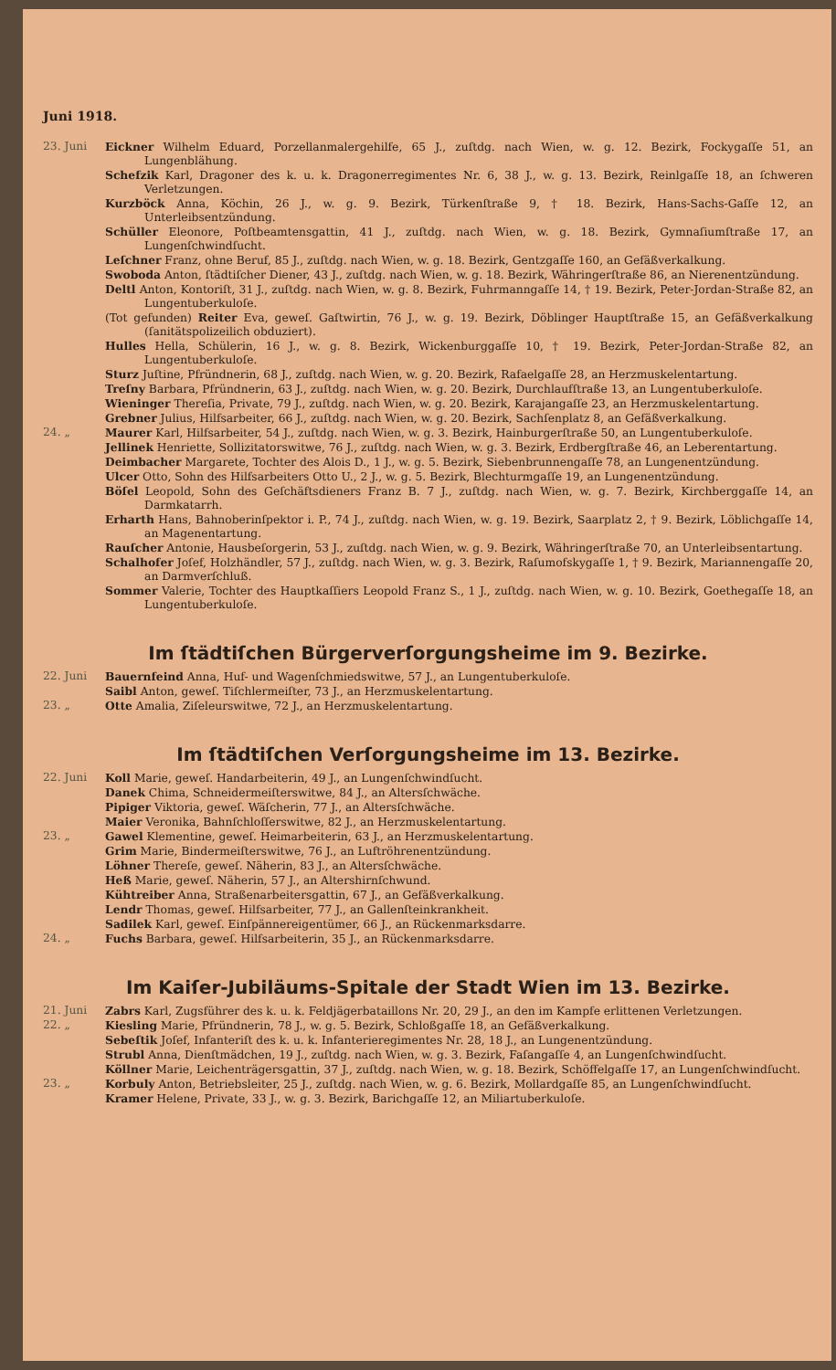Juni 1918.
23. Juni Eickner Wilhelm Eduard, Porzellanmalergehilfe, 65 J., zuſtdg. nach Wien, w. g. 12. Bezirk, Fockygaſſe 51, an Lungenblähung.
Schefzik Karl, Dragoner des k. u. k. Dragonerregimentes Nr. 6, 38 J., w. g. 13. Bezirk, Reinlgaſſe 18, an ſchweren Verletzungen.
Kurzböck Anna, Köchin, 26 J., w. g. 9. Bezirk, Türkenſtraße 9, † 18. Bezirk, Hans-Sachs-Gaſſe 12, an Unterleibsentzündung.
Schüller Eleonore, Poſtbeamtensgattin, 41 J., zuſtdg. nach Wien, w. g. 18. Bezirk, Gymnaſiumſtraße 17, an Lungenſchwindſucht.
Leſchner Franz, ohne Beruf, 85 J., zuſtdg. nach Wien, w. g. 18. Bezirk, Gentzgaſſe 160, an Gefäßverkalkung.
Swoboda Anton, ſtädtiſcher Diener, 43 J., zuſtdg. nach Wien, w. g. 18. Bezirk, Währingerſtraße 86, an Nierenentzündung.
Deltl Anton, Kontoriſt, 31 J., zuſtdg. nach Wien, w. g. 8. Bezirk, Fuhrmanngaſſe 14, † 19. Bezirk, Peter-Jordan-Straße 82, an Lungentuberkuloſe.
(Tot gefunden) Reiter Eva, geweſ. Gaſtwirtin, 76 J., w. g. 19. Bezirk, Döblinger Hauptſtraße 15, an Gefäßverkalkung (ſanitätspolizeilich obduziert).
Hulles Hella, Schülerin, 16 J., w. g. 8. Bezirk, Wickenburggaſſe 10, † 19. Bezirk, Peter-Jordan-Straße 82, an Lungentuberkuloſe.
Sturz Juſtine, Pfründnerin, 68 J., zuſtdg. nach Wien, w. g. 20. Bezirk, Rafaelgaſſe 28, an Herzmuskelentartung.
Treſny Barbara, Pfründnerin, 63 J., zuſtdg. nach Wien, w. g. 20. Bezirk, Durchlaufſtraße 13, an Lungentuberkuloſe.
Wieninger Thereſia, Private, 79 J., zuſtdg. nach Wien, w. g. 20. Bezirk, Karajangaſſe 23, an Herzmuskelentartung.
Grebner Julius, Hilfsarbeiter, 66 J., zuſtdg. nach Wien, w. g. 20. Bezirk, Sachſenplatz 8, an Gefäßverkalkung.
24. „ Maurer Karl, Hilfsarbeiter, 54 J., zuſtdg. nach Wien, w. g. 3. Bezirk, Hainburgerſtraße 50, an Lungentuberkuloſe.
Jellinek Henriette, Sollizitatorswitwe, 76 J., zuſtdg. nach Wien, w. g. 3. Bezirk, Erdbergſtraße 46, an Leberentartung.
Deimbacher Margarete, Tochter des Alois D., 1 J., w. g. 5. Bezirk, Siebenbrunnengaſſe 78, an Lungenentzündung.
Ulcer Otto, Sohn des Hilfsarbeiters Otto U., 2 J., w. g. 5. Bezirk, Blechturmgaſſe 19, an Lungenentzündung.
Böſel Leopold, Sohn des Geſchäftsdieners Franz B. 7 J., zuſtdg. nach Wien, w. g. 7. Bezirk, Kirchberggaſſe 14, an Darmkatarrh.
Erharth Hans, Bahnoberinſpektor i. P., 74 J., zuſtdg. nach Wien, w. g. 19. Bezirk, Saarplatz 2, † 9. Bezirk, Löblichgaſſe 14, an Magenentartung.
Rauſcher Antonie, Hausbeſorgerin, 53 J., zuſtdg. nach Wien, w. g. 9. Bezirk, Währingerſtraße 70, an Unterleibsentartung.
Schalhofer Joſef, Holzhändler, 57 J., zuſtdg. nach Wien, w. g. 3. Bezirk, Raſumofskygaſſe 1, † 9. Bezirk, Mariannengaſſe 20, an Darmverſchluß.
Sommer Valerie, Tochter des Hauptkaſſiers Leopold Franz S., 1 J., zuſtdg. nach Wien, w. g. 10. Bezirk, Goethegaſſe 18, an Lungentuberkuloſe.
Im ſtädtiſchen Bürgerverſorgungsheime im 9. Bezirke.
22. Juni Bauernfeind Anna, Huf- und Wagenſchmiedswitwe, 57 J., an Lungentuberkuloſe.
Saibl Anton, geweſ. Tiſchlermeiſter, 73 J., an Herzmuskelentartung.
23. „ Otte Amalia, Ziſeleurswitwe, 72 J., an Herzmuskelentartung.
Im ſtädtiſchen Verſorgungsheime im 13. Bezirke.
22. Juni Koll Marie, geweſ. Handarbeiterin, 49 J., an Lungenſchwindſucht.
Danek Chima, Schneidermeiſterswitwe, 84 J., an Altersſchwäche.
Pipiger Viktoria, geweſ. Wäſcherin, 77 J., an Altersſchwäche.
Maier Veronika, Bahnſchloſſerswitwe, 82 J., an Herzmuskelentartung.
23. „ Gawel Klementine, geweſ. Heimarbeiterin, 63 J., an Herzmuskelentartung.
Grim Marie, Bindermeiſterswitwe, 76 J., an Luftröhrenentzündung.
Löhner Thereſe, geweſ. Näherin, 83 J., an Altersſchwäche.
Heß Marie, geweſ. Näherin, 57 J., an Altershirnſchwund.
Kühtreiber Anna, Straßenarbeitersgattin, 67 J., an Gefäßverkalkung.
Lendr Thomas, geweſ. Hilfsarbeiter, 77 J., an Gallenſteinkrankheit.
Sadilek Karl, geweſ. Einſpännereigentümer, 66 J., an Rückenmarksdarre.
24. „ Fuchs Barbara, geweſ. Hilfsarbeiterin, 35 J., an Rückenmarksdarre.
Im Kaiſer-Jubiläums-Spitale der Stadt Wien im 13. Bezirke.
21. Juni Zabrs Karl, Zugsführer des k. u. k. Feldjägerbataillons Nr. 20, 29 J., an den im Kampfe erlittenen Verletzungen.
22. „ Kiesling Marie, Pfründnerin, 78 J., w. g. 5. Bezirk, Schloßgaſſe 18, an Gefäßverkalkung.
Sebeſtik Joſef, Infanteriſt des k. u. k. Infanterieregimentes Nr. 28, 18 J., an Lungenentzündung.
Strubl Anna, Dienſtmädchen, 19 J., zuſtdg. nach Wien, w. g. 3. Bezirk, Faſangaſſe 4, an Lungenſchwindſucht.
Köllner Marie, Leichenträgersgattin, 37 J., zuſtdg. nach Wien, w. g. 18. Bezirk, Schöffelgaſſe 17, an Lungenſchwindſucht.
23. „ Korbuly Anton, Betriebsleiter, 25 J., zuſtdg. nach Wien, w. g. 6. Bezirk, Mollardgaſſe 85, an Lungenſchwindſucht.
Kramer Helene, Private, 33 J., w. g. 3. Bezirk, Barichgaſſe 12, an Miliartuberkuloſe.